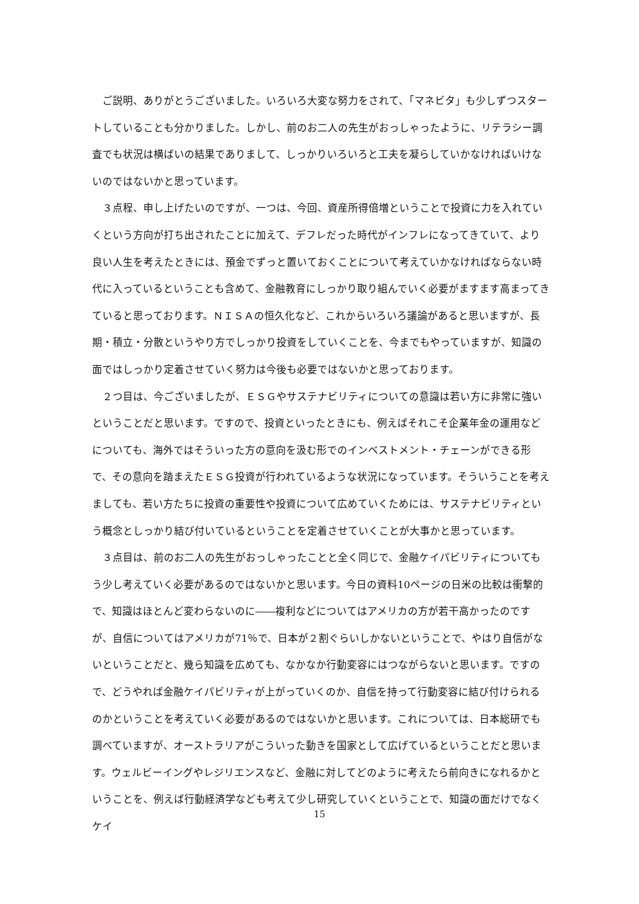ご説明、ありがとうございました。いろいろ大変な努力をされて、「マネビタ」も少しずつスタートしていることも分かりました。しかし、前のお二人の先生がおっしゃったように、リテラシー調査でも状況は横ばいの結果でありまして、しっかりいろいろと工夫を凝らしていかなければいけないのではないかと思っています。
３点程、申し上げたいのですが、一つは、今回、資産所得倍増ということで投資に力を入れていくという方向が打ち出されたことに加えて、デフレだった時代がインフレになってきていて、より良い人生を考えたときには、預金でずっと置いておくことについて考えていかなければならない時代に入っているということも含めて、金融教育にしっかり取り組んでいく必要がますます高まってきていると思っております。ＮＩＳＡの恒久化など、これからいろいろ議論があると思いますが、長期・積立・分散というやり方でしっかり投資をしていくことを、今までもやっていますが、知識の面ではしっかり定着させていく努力は今後も必要ではないかと思っております。
２つ目は、今ございましたが、ＥＳＧやサステナビリティについての意識は若い方に非常に強いということだと思います。ですので、投資といったときにも、例えばそれこそ企業年金の運用などについても、海外ではそういった方の意向を汲む形でのインベストメント・チェーンができる形で、その意向を踏まえたＥＳＧ投資が行われているような状況になっています。そういうことを考えましても、若い方たちに投資の重要性や投資について広めていくためには、サステナビリティという概念としっかり結び付いているということを定着させていくことが大事かと思っています。
３点目は、前のお二人の先生がおっしゃったことと全く同じで、金融ケイパビリティについてもう少し考えていく必要があるのではないかと思います。今日の資料10ページの日米の比較は衝撃的で、知識はほとんど変わらないのに――複利などについてはアメリカの方が若干高かったのですが、自信についてはアメリカが71％で、日本が２割ぐらいしかないということで、やはり自信がないということだと、幾ら知識を広めても、なかなか行動変容にはつながらないと思います。ですので、どうやれば金融ケイパビリティが上がっていくのか、自信を持って行動変容に結び付けられるのかということを考えていく必要があるのではないかと思います。これについては、日本総研でも調べていますが、オーストラリアがこういった動きを国家として広げているということだと思います。ウェルビーイングやレジリエンスなど、金融に対してどのように考えたら前向きになれるかということを、例えば行動経済学なども考えて少し研究していくということで、知識の面だけでなくケイ
15